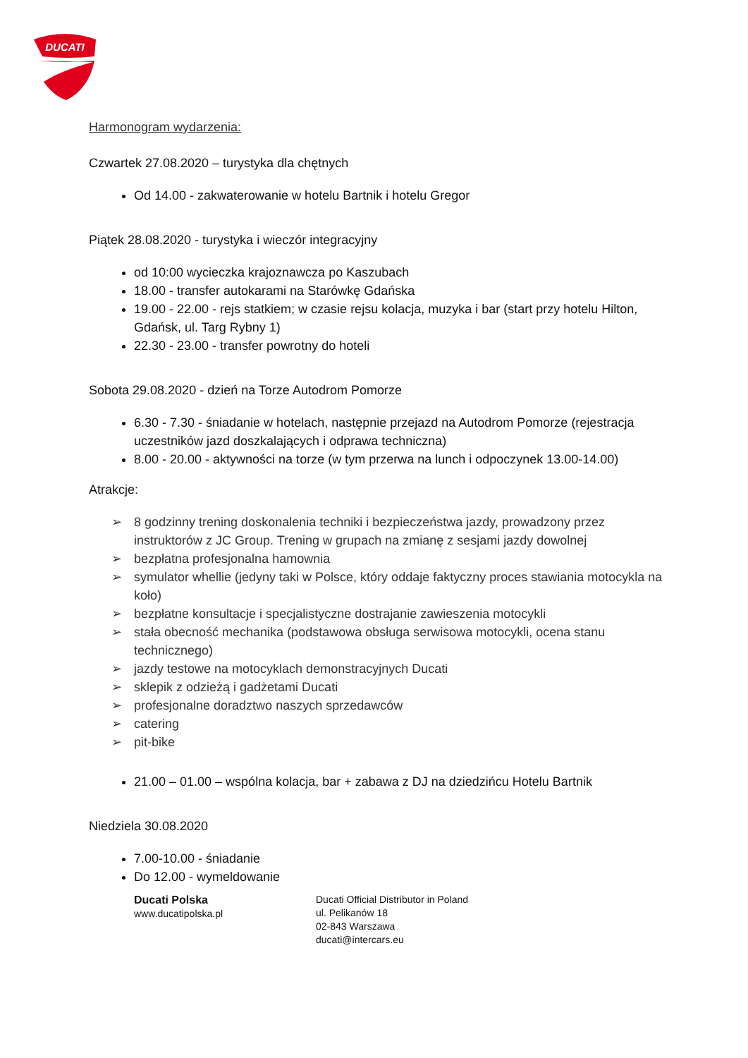DUCATI
Harmonogram wydarzenia:
Czwartek 27.08.2020 – turystyka dla chętnych
Od 14.00 - zakwaterowanie w hotelu Bartnik i hotelu Gregor
Piątek 28.08.2020 - turystyka i wieczór integracyjny
od 10:00 wycieczka krajoznawcza po Kaszubach
18.00 - transfer autokarami na Starówkę Gdańska
19.00 - 22.00 - rejs statkiem; w czasie rejsu kolacja, muzyka i bar (start przy hotelu Hilton, Gdańsk, ul. Targ Rybny 1)
22.30 - 23.00 - transfer powrotny do hoteli
Sobota 29.08.2020 - dzień na Torze Autodrom Pomorze
6.30 - 7.30 - śniadanie w hotelach, następnie przejazd na Autodrom Pomorze (rejestracja uczestników jazd doszkalających i odprawa techniczna)
8.00 - 20.00 - aktywności na torze (w tym przerwa na lunch i odpoczynek 13.00-14.00)
Atrakcje:
➢ 8 godzinny trening doskonalenia techniki i bezpieczeństwa jazdy, prowadzony przez instruktorów z JC Group. Trening w grupach na zmianę z sesjami jazdy dowolnej
➢ bezpłatna profesjonalna hamownia
➢ symulator whellie (jedyny taki w Polsce, który oddaje faktyczny proces stawiania motocykla na koło)
➢ bezpłatne konsultacje i specjalistyczne dostrajanie zawieszenia motocykli
➢ stała obecność mechanika (podstawowa obsługa serwisowa motocykli, ocena stanu technicznego)
➢ jazdy testowe na motocyklach demonstracyjnych Ducati
➢ sklepik z odzieżą i gadżetami Ducati
➢ profesjonalne doradztwo naszych sprzedawców
➢ catering
➢ pit-bike
21.00 – 01.00 – wspólna kolacja, bar + zabawa z DJ na dziedzińcu Hotelu Bartnik
Niedziela 30.08.2020
7.00-10.00 - śniadanie
Do 12.00 - wymeldowanie
Ducati Polska
www.ducatipolska.pl
Ducati Official Distributor in Poland
ul. Pelikanów 18
02-843 Warszawa
ducati@intercars.eu